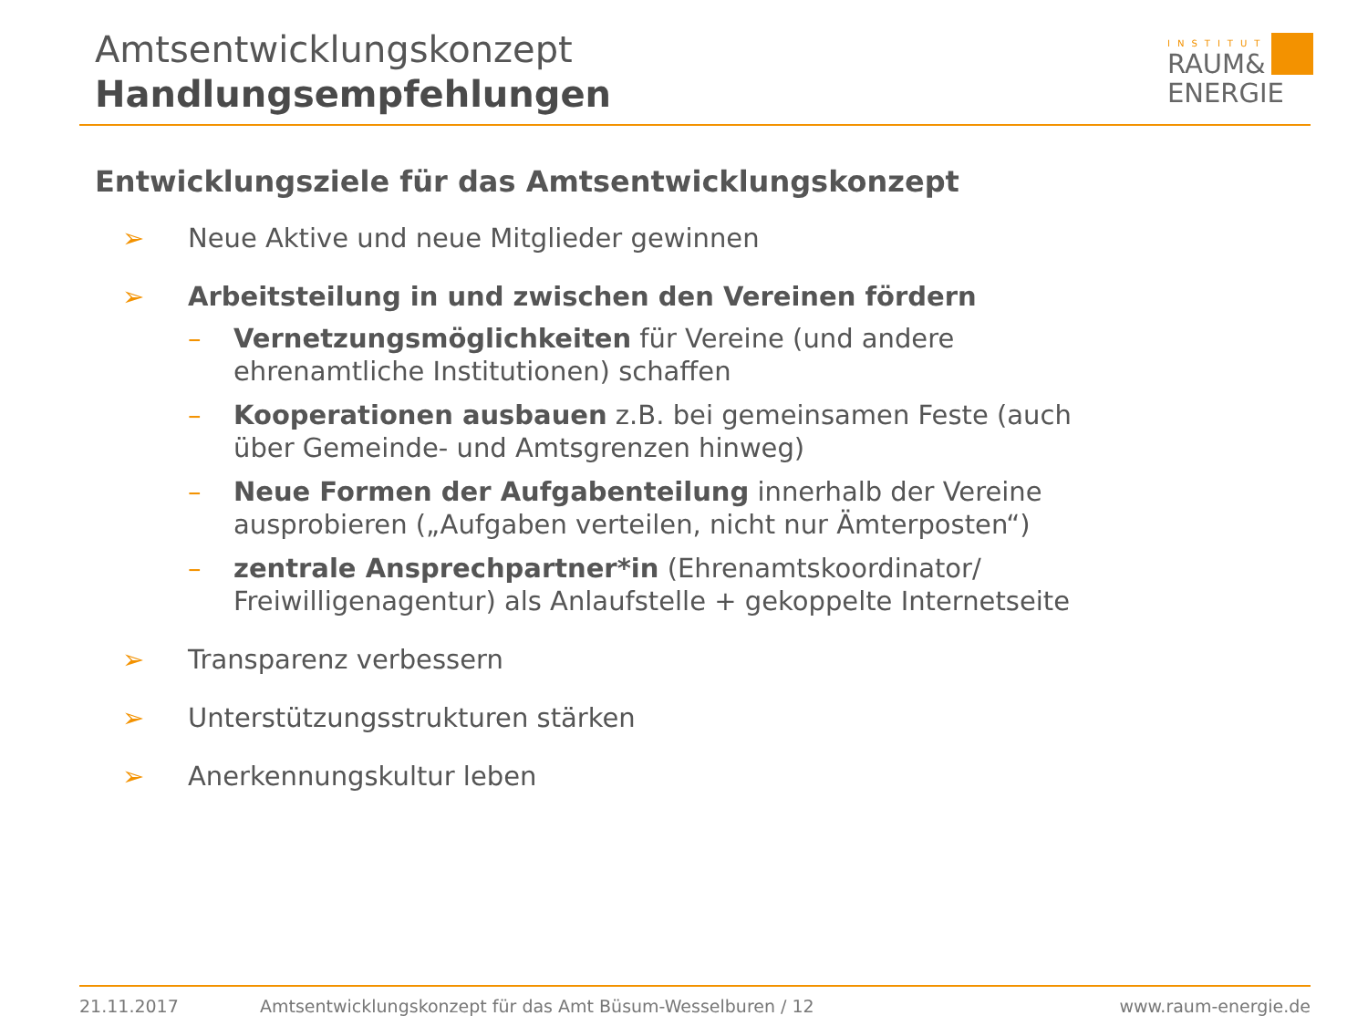Amtsentwicklungskonzept
Handlungsempfehlungen
INSTITUT
RAUM&
ENERGIE
Entwicklungsziele für das Amtsentwicklungskonzept
➢ Neue Aktive und neue Mitglieder gewinnen
➢ Arbeitsteilung in und zwischen den Vereinen fördern
– Vernetzungsmöglichkeiten für Vereine (und andere
ehrenamtliche Institutionen) schaffen
– Kooperationen ausbauen z.B. bei gemeinsamen Feste (auch
über Gemeinde- und Amtsgrenzen hinweg)
– Neue Formen der Aufgabenteilung innerhalb der Vereine
ausprobieren („Aufgaben verteilen, nicht nur Ämterposten“)
– zentrale Ansprechpartner*in (Ehrenamtskoordinator/
Freiwilligenagentur) als Anlaufstelle + gekoppelte Internetseite
➢ Transparenz verbessern
➢ Unterstützungsstrukturen stärken
➢ Anerkennungskultur leben
21.11.2017 Amtsentwicklungskonzept für das Amt Büsum-Wesselburen / 12 www.raum-energie.de